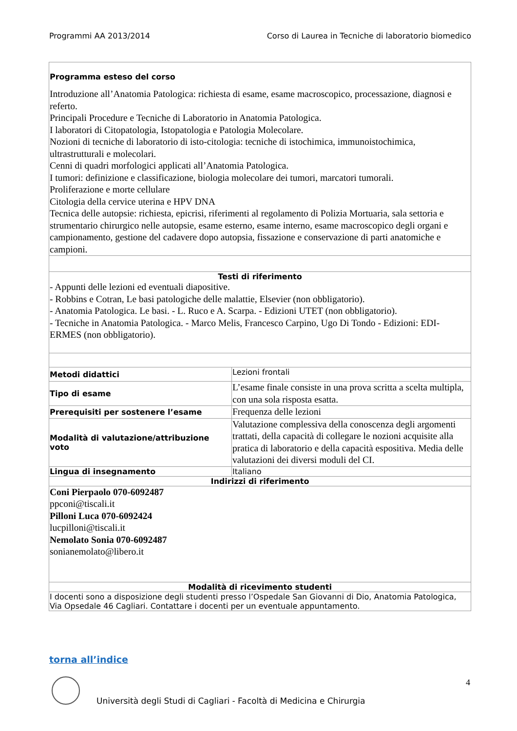Programmi AA 2013/2014 Corso di Laurea in Tecniche di laboratorio biomedico
| Programma esteso del corso Introduzione all’Anatomia Patologica: richiesta di esame, esame macroscopico, processazione, diagnosi e referto. Principali Procedure e Tecniche di Laboratorio in Anatomia Patologica. I laboratori di Citopatologia, Istopatologia e Patologia Molecolare. Nozioni di tecniche di laboratorio di isto-citologia: tecniche di istochimica, immunoistochimica, ultrastrutturali e molecolari. Cenni di quadri morfologici applicati all’Anatomia Patologica. I tumori: definizione e classificazione, biologia molecolare dei tumori, marcatori tumorali. Proliferazione e morte cellulare Citologia della cervice uterina e HPV DNA Tecnica delle autopsie: richiesta, epicrisi, riferimenti al regolamento di Polizia Mortuaria, sala settoria e strumentario chirurgico nelle autopsie, esame esterno, esame interno, esame macroscopico degli organi e campionamento, gestione del cadavere dopo autopsia, fissazione e conservazione di parti anatomiche e campioni. | |
| Testi di riferimento - Appunti delle lezioni ed eventuali diapositive. - Robbins e Cotran, Le basi patologiche delle malattie, Elsevier (non obbligatorio). - Anatomia Patologica. Le basi. - L. Ruco e A. Scarpa. - Edizioni UTET (non obbligatorio). - Tecniche in Anatomia Patologica. - Marco Melis, Francesco Carpino, Ugo Di Tondo - Edizioni: EDI-ERMES (non obbligatorio). | |
| Metodi didattici | Lezioni frontali |
| Tipo di esame | L’esame finale consiste in una prova scritta a scelta multipla, con una sola risposta esatta. |
| Prerequisiti per sostenere l’esame | Frequenza delle lezioni |
| Modalità di valutazione/attribuzione voto | Valutazione complessiva della conoscenza degli argomenti trattati, della capacità di collegare le nozioni acquisite alla pratica di laboratorio e della capacità espositiva. Media delle valutazioni dei diversi moduli del CI. |
| Lingua di insegnamento | Italiano |
| Indirizzi di riferimento | |
| Coni Pierpaolo 070-6092487 ppconi@tiscali.it Pilloni Luca 070-6092424 lucpilloni@tiscali.it Nemolato Sonia 070-6092487 sonianemolato@libero.it | |
| Modalità di ricevimento studenti | |
| I docenti sono a disposizione degli studenti presso l’Ospedale San Giovanni di Dio, Anatomia Patologica, Via Opsedale 46 Cagliari. Contattare i docenti per un eventuale appuntamento. | |
torna all’indice
4
Università degli Studi di Cagliari - Facoltà di Medicina e Chirurgia